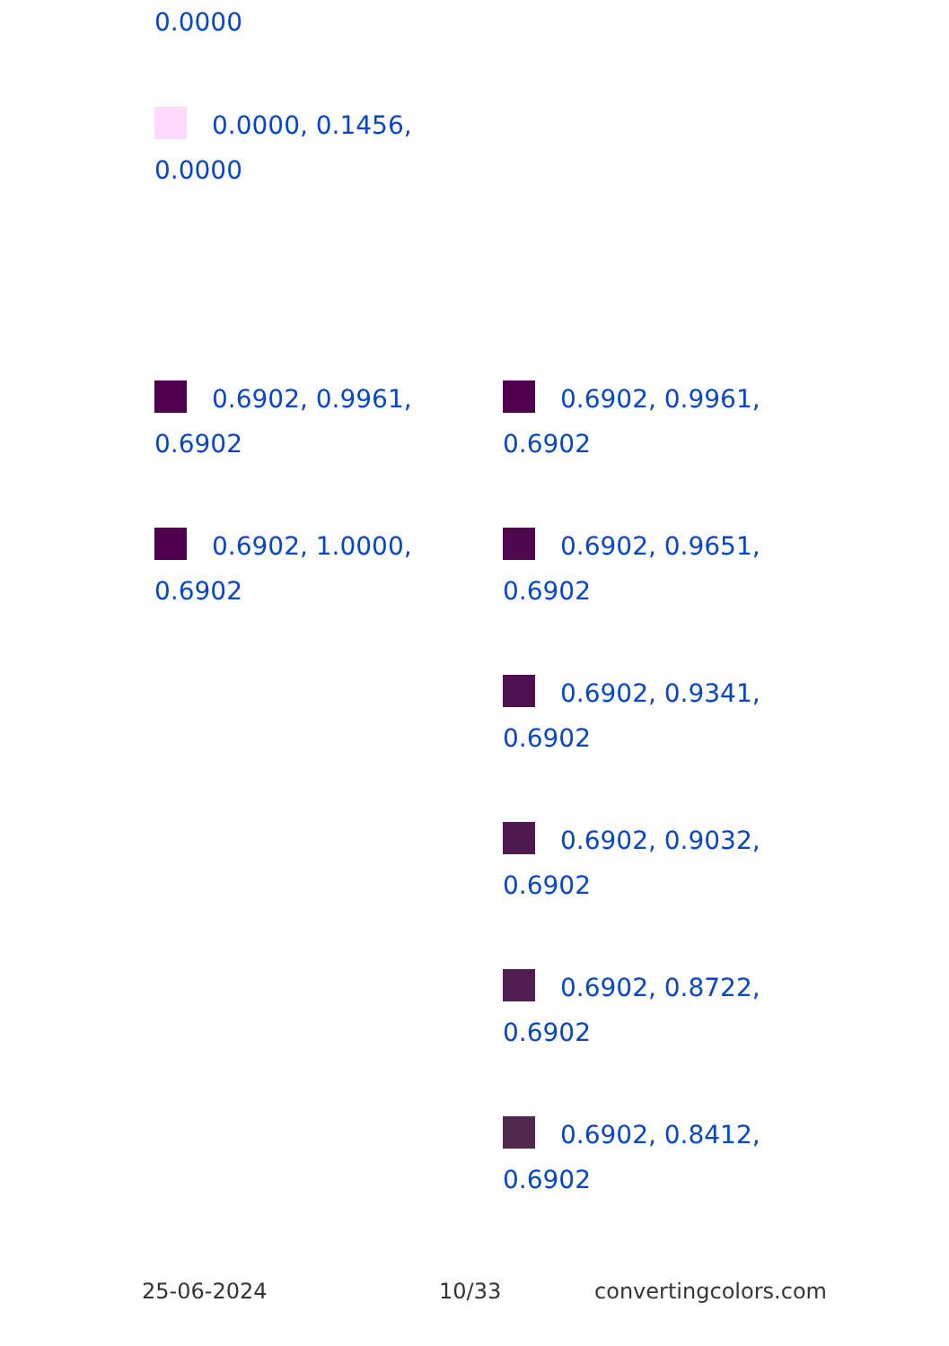0.0000
0.0000, 0.1456, 0.0000
0.6902, 0.9961, 0.6902
0.6902, 1.0000, 0.6902
0.6902, 0.9961, 0.6902
0.6902, 0.9651, 0.6902
0.6902, 0.9341, 0.6902
0.6902, 0.9032, 0.6902
0.6902, 0.8722, 0.6902
0.6902, 0.8412, 0.6902
25-06-2024 10/33 convertingcolors.com